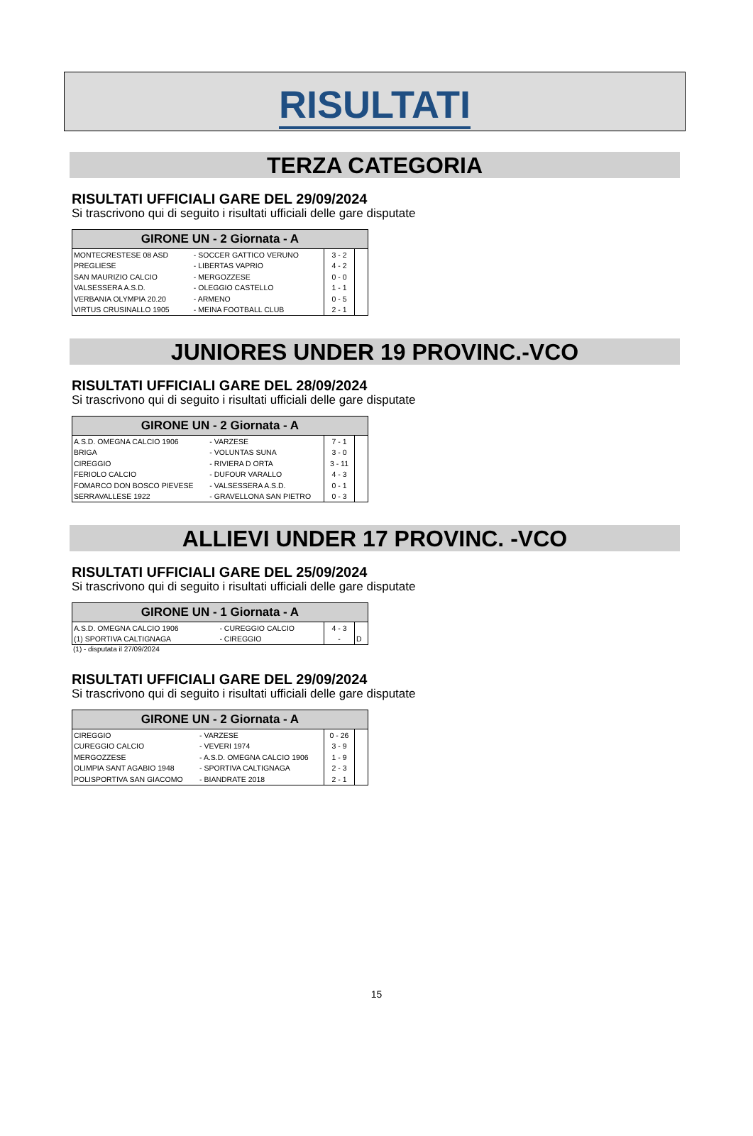RISULTATI
TERZA CATEGORIA
RISULTATI UFFICIALI GARE DEL 29/09/2024
Si trascrivono qui di seguito i risultati ufficiali delle gare disputate
| GIRONE UN - 2 Giornata - A | | | |
| --- | --- | --- | --- |
| MONTECRESTESE 08 ASD | - SOCCER GATTICO VERUNO | 3 - 2 | |
| PREGLIESE | - LIBERTAS VAPRIO | 4 - 2 | |
| SAN MAURIZIO CALCIO | - MERGOZZESE | 0 - 0 | |
| VALSESSERA A.S.D. | - OLEGGIO CASTELLO | 1 - 1 | |
| VERBANIA OLYMPIA 20.20 | - ARMENO | 0 - 5 | |
| VIRTUS CRUSINALLO 1905 | - MEINA FOOTBALL CLUB | 2 - 1 | |
JUNIORES UNDER 19 PROVINC.-VCO
RISULTATI UFFICIALI GARE DEL 28/09/2024
Si trascrivono qui di seguito i risultati ufficiali delle gare disputate
| GIRONE UN - 2 Giornata - A | | | |
| --- | --- | --- | --- |
| A.S.D. OMEGNA CALCIO 1906 | - VARZESE | 7 - 1 | |
| BRIGA | - VOLUNTAS SUNA | 3 - 0 | |
| CIREGGIO | - RIVIERA D ORTA | 3 - 11 | |
| FERIOLO CALCIO | - DUFOUR VARALLO | 4 - 3 | |
| FOMARCO DON BOSCO PIEVESE | - VALSESSERA A.S.D. | 0 - 1 | |
| SERRAVALLESE 1922 | - GRAVELLONA SAN PIETRO | 0 - 3 | |
ALLIEVI UNDER 17 PROVINC. -VCO
RISULTATI UFFICIALI GARE DEL 25/09/2024
Si trascrivono qui di seguito i risultati ufficiali delle gare disputate
| GIRONE UN - 1 Giornata - A | | | |
| --- | --- | --- | --- |
| A.S.D. OMEGNA CALCIO 1906 | - CUREGGIO CALCIO | 4 - 3 | |
| (1) SPORTIVA CALTIGNAGA | - CIREGGIO | - | D |
(1) - disputata il 27/09/2024
RISULTATI UFFICIALI GARE DEL 29/09/2024
Si trascrivono qui di seguito i risultati ufficiali delle gare disputate
| GIRONE UN - 2 Giornata - A | | | |
| --- | --- | --- | --- |
| CIREGGIO | - VARZESE | 0 - 26 | |
| CUREGGIO CALCIO | - VEVERI 1974 | 3 - 9 | |
| MERGOZZESE | - A.S.D. OMEGNA CALCIO 1906 | 1 - 9 | |
| OLIMPIA SANT AGABIO 1948 | - SPORTIVA CALTIGNAGA | 2 - 3 | |
| POLISPORTIVA SAN GIACOMO | - BIANDRATE 2018 | 2 - 1 | |
15